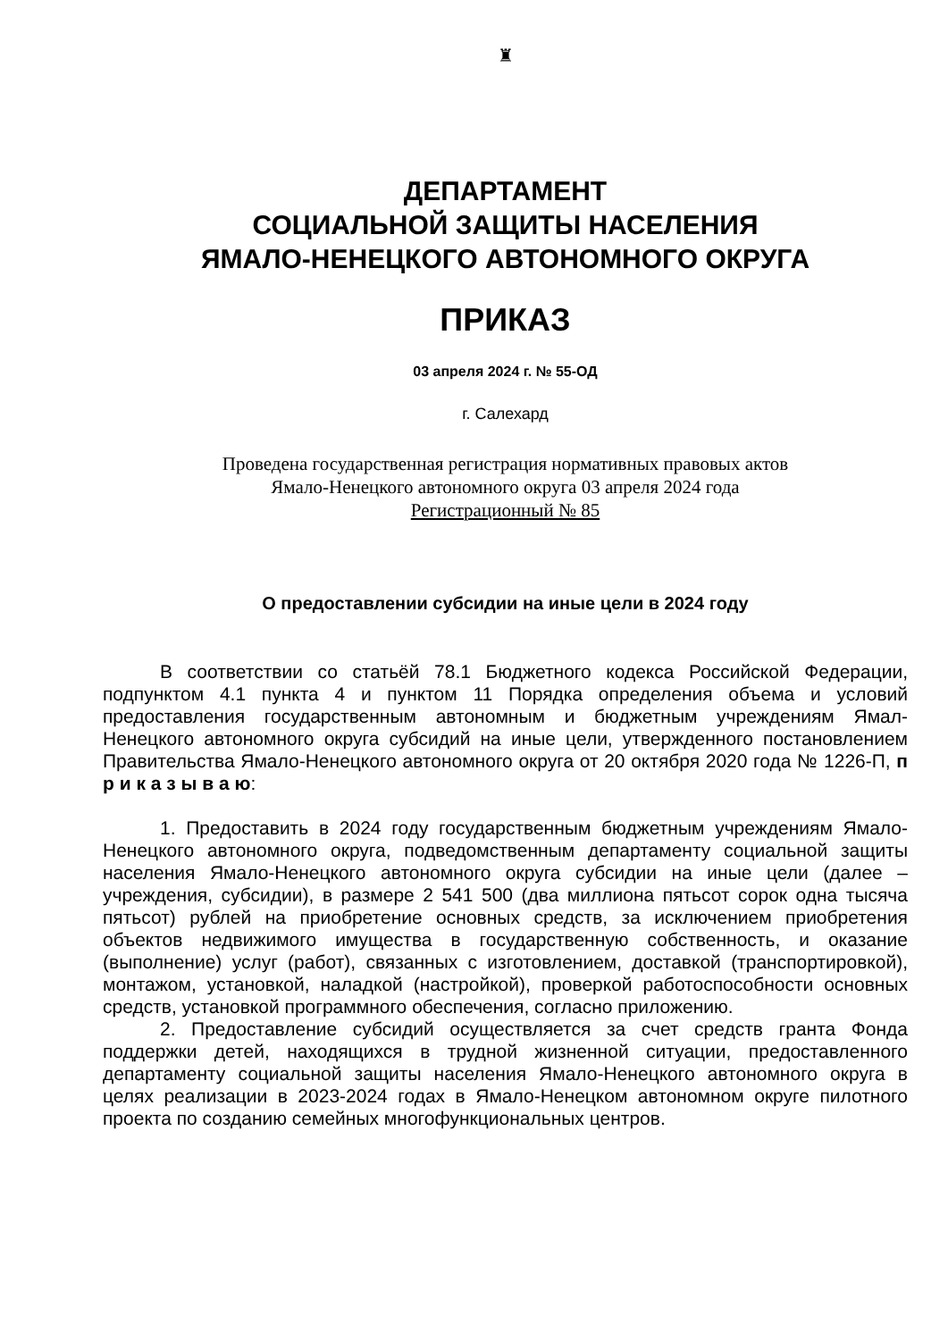♜
ДЕПАРТАМЕНТ
СОЦИАЛЬНОЙ ЗАЩИТЫ НАСЕЛЕНИЯ
ЯМАЛО-НЕНЕЦКОГО АВТОНОМНОГО ОКРУГА
ПРИКАЗ
03 апреля 2024 г. № 55-ОД
г. Салехард
Проведена государственная регистрация нормативных правовых актов
Ямало-Ненецкого автономного округа 03 апреля 2024 года
Регистрационный № 85
О предоставлении субсидии на иные цели в 2024 году
В соответствии со статьёй 78.1 Бюджетного кодекса Российской Федерации, подпунктом 4.1 пункта 4 и пунктом 11 Порядка определения объема и условий предоставления государственным автономным и бюджетным учреждениям Ямал-Ненецкого автономного округа субсидий на иные цели, утвержденного постановлением Правительства Ямало-Ненецкого автономного округа от 20 октября 2020 года № 1226-П, п р и к а з ы в а ю:
1. Предоставить в 2024 году государственным бюджетным учреждениям Ямало-Ненецкого автономного округа, подведомственным департаменту социальной защиты населения Ямало-Ненецкого автономного округа субсидии на иные цели (далее – учреждения, субсидии), в размере 2 541 500 (два миллиона пятьсот сорок одна тысяча пятьсот) рублей на приобретение основных средств, за исключением приобретения объектов недвижимого имущества в государственную собственность, и оказание (выполнение) услуг (работ), связанных с изготовлением, доставкой (транспортировкой), монтажом, установкой, наладкой (настройкой), проверкой работоспособности основных средств, установкой программного обеспечения, согласно приложению.
2. Предоставление субсидий осуществляется за счет средств гранта Фонда поддержки детей, находящихся в трудной жизненной ситуации, предоставленного департаменту социальной защиты населения Ямало-Ненецкого автономного округа в целях реализации в 2023-2024 годах в Ямало-Ненецком автономном округе пилотного проекта по созданию семейных многофункциональных центров.